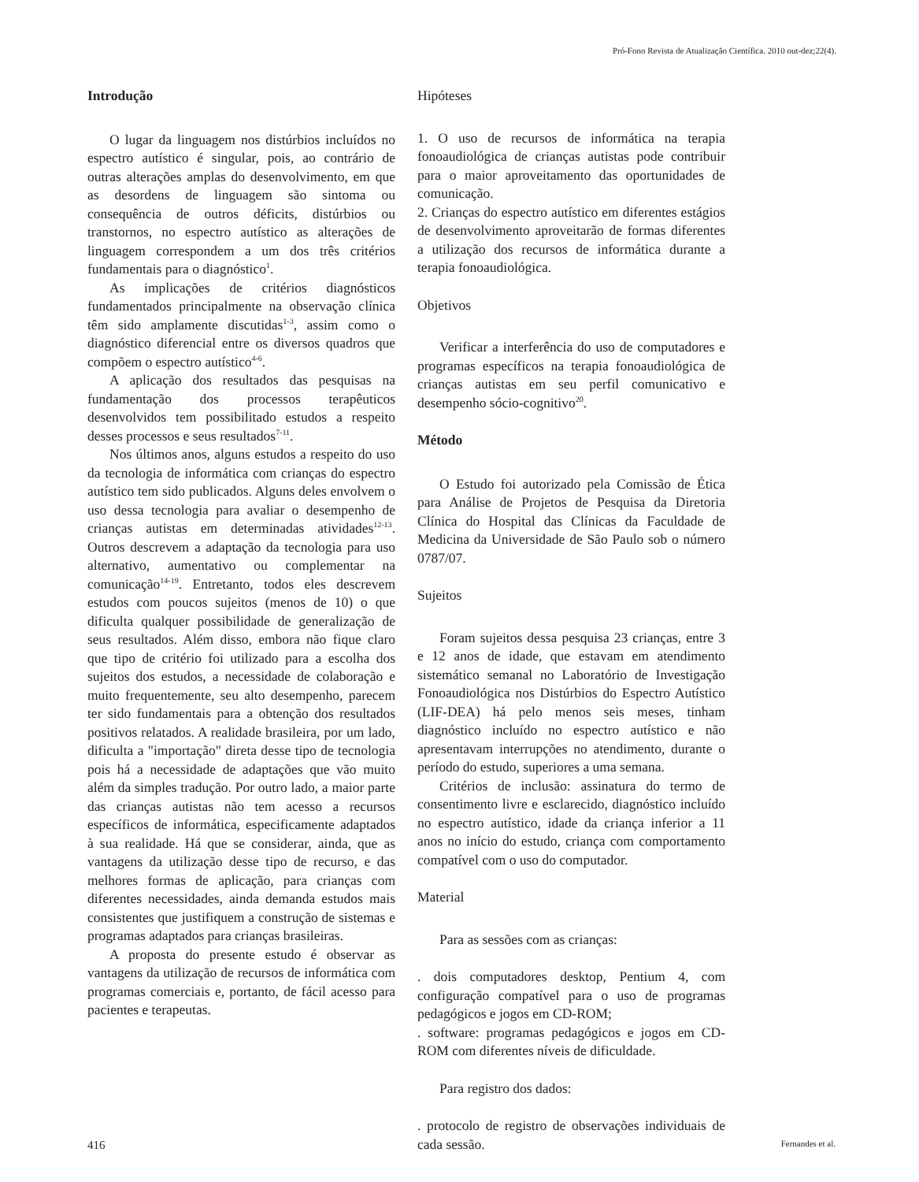Pró-Fono Revista de Atualização Científica. 2010 out-dez;22(4).
Introdução
O lugar da linguagem nos distúrbios incluídos no espectro autístico é singular, pois, ao contrário de outras alterações amplas do desenvolvimento, em que as desordens de linguagem são sintoma ou consequência de outros déficits, distúrbios ou transtornos, no espectro autístico as alterações de linguagem correspondem a um dos três critérios fundamentais para o diagnóstico<sup>1</sup>.
As implicações de critérios diagnósticos fundamentados principalmente na observação clínica têm sido amplamente discutidas<sup>1-3</sup>, assim como o diagnóstico diferencial entre os diversos quadros que compõem o espectro autístico<sup>4-6</sup>.
A aplicação dos resultados das pesquisas na fundamentação dos processos terapêuticos desenvolvidos tem possibilitado estudos a respeito desses processos e seus resultados<sup>7-11</sup>.
Nos últimos anos, alguns estudos a respeito do uso da tecnologia de informática com crianças do espectro autístico tem sido publicados. Alguns deles envolvem o uso dessa tecnologia para avaliar o desempenho de crianças autistas em determinadas atividades<sup>12-13</sup>. Outros descrevem a adaptação da tecnologia para uso alternativo, aumentativo ou complementar na comunicação<sup>14-19</sup>. Entretanto, todos eles descrevem estudos com poucos sujeitos (menos de 10) o que dificulta qualquer possibilidade de generalização de seus resultados. Além disso, embora não fique claro que tipo de critério foi utilizado para a escolha dos sujeitos dos estudos, a necessidade de colaboração e muito frequentemente, seu alto desempenho, parecem ter sido fundamentais para a obtenção dos resultados positivos relatados. A realidade brasileira, por um lado, dificulta a "importação" direta desse tipo de tecnologia pois há a necessidade de adaptações que vão muito além da simples tradução. Por outro lado, a maior parte das crianças autistas não tem acesso a recursos específicos de informática, especificamente adaptados à sua realidade. Há que se considerar, ainda, que as vantagens da utilização desse tipo de recurso, e das melhores formas de aplicação, para crianças com diferentes necessidades, ainda demanda estudos mais consistentes que justifiquem a construção de sistemas e programas adaptados para crianças brasileiras.
A proposta do presente estudo é observar as vantagens da utilização de recursos de informática com programas comerciais e, portanto, de fácil acesso para pacientes e terapeutas.
Hipóteses
1. O uso de recursos de informática na terapia fonoaudiológica de crianças autistas pode contribuir para o maior aproveitamento das oportunidades de comunicação.
2. Crianças do espectro autístico em diferentes estágios de desenvolvimento aproveitarão de formas diferentes a utilização dos recursos de informática durante a terapia fonoaudiológica.
Objetivos
Verificar a interferência do uso de computadores e programas específicos na terapia fonoaudiológica de crianças autistas em seu perfil comunicativo e desempenho sócio-cognitivo<sup>20</sup>.
Método
O Estudo foi autorizado pela Comissão de Ética para Análise de Projetos de Pesquisa da Diretoria Clínica do Hospital das Clínicas da Faculdade de Medicina da Universidade de São Paulo sob o número 0787/07.
Sujeitos
Foram sujeitos dessa pesquisa 23 crianças, entre 3 e 12 anos de idade, que estavam em atendimento sistemático semanal no Laboratório de Investigação Fonoaudiológica nos Distúrbios do Espectro Autístico (LIF-DEA) há pelo menos seis meses, tinham diagnóstico incluído no espectro autístico e não apresentavam interrupções no atendimento, durante o período do estudo, superiores a uma semana.
Critérios de inclusão: assinatura do termo de consentimento livre e esclarecido, diagnóstico incluído no espectro autístico, idade da criança inferior a 11 anos no início do estudo, criança com comportamento compatível com o uso do computador.
Material
Para as sessões com as crianças:
. dois computadores desktop, Pentium 4, com configuração compatível para o uso de programas pedagógicos e jogos em CD-ROM;
. software: programas pedagógicos e jogos em CD-ROM com diferentes níveis de dificuldade.
Para registro dos dados:
. protocolo de registro de observações individuais de cada sessão.
416 Fernandes et al.